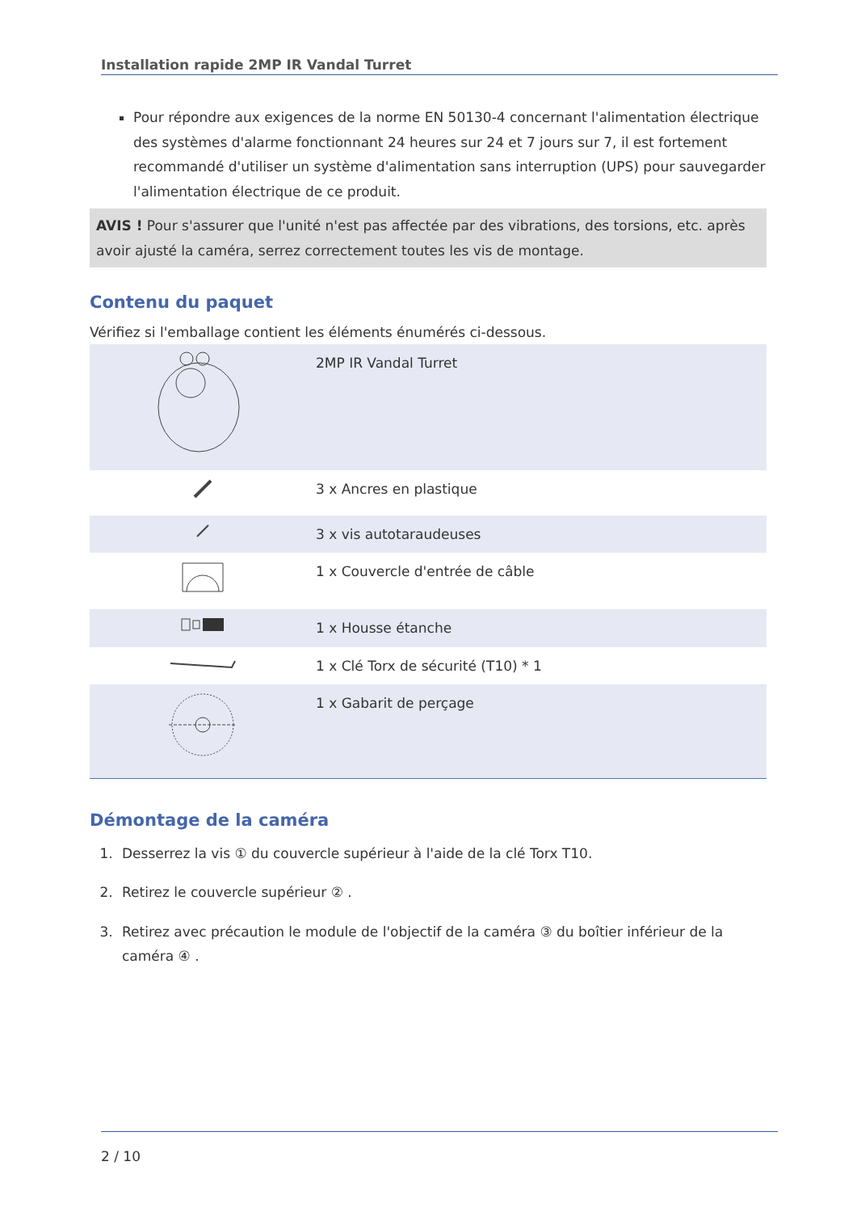Installation rapide 2MP IR Vandal Turret
Pour répondre aux exigences de la norme EN 50130-4 concernant l'alimentation électrique des systèmes d'alarme fonctionnant 24 heures sur 24 et 7 jours sur 7, il est fortement recommandé d'utiliser un système d'alimentation sans interruption (UPS) pour sauvegarder l'alimentation électrique de ce produit.
AVIS ! Pour s'assurer que l'unité n'est pas affectée par des vibrations, des torsions, etc. après avoir ajusté la caméra, serrez correctement toutes les vis de montage.
Contenu du paquet
Vérifiez si l'emballage contient les éléments énumérés ci-dessous.
| | 2MP IR Vandal Turret |
| | 3 x Ancres en plastique |
| | 3 x vis autotaraudeuses |
| | 1 x Couvercle d'entrée de câble |
| | 1 x Housse étanche |
| | 1 x Clé Torx de sécurité (T10) * 1 |
| | 1 x Gabarit de perçage |
Démontage de la caméra
1. Desserrez la vis ① du couvercle supérieur à l'aide de la clé Torx T10.
2. Retirez le couvercle supérieur ② .
3. Retirez avec précaution le module de l'objectif de la caméra ③ du boîtier inférieur de la caméra ④ .
2 / 10